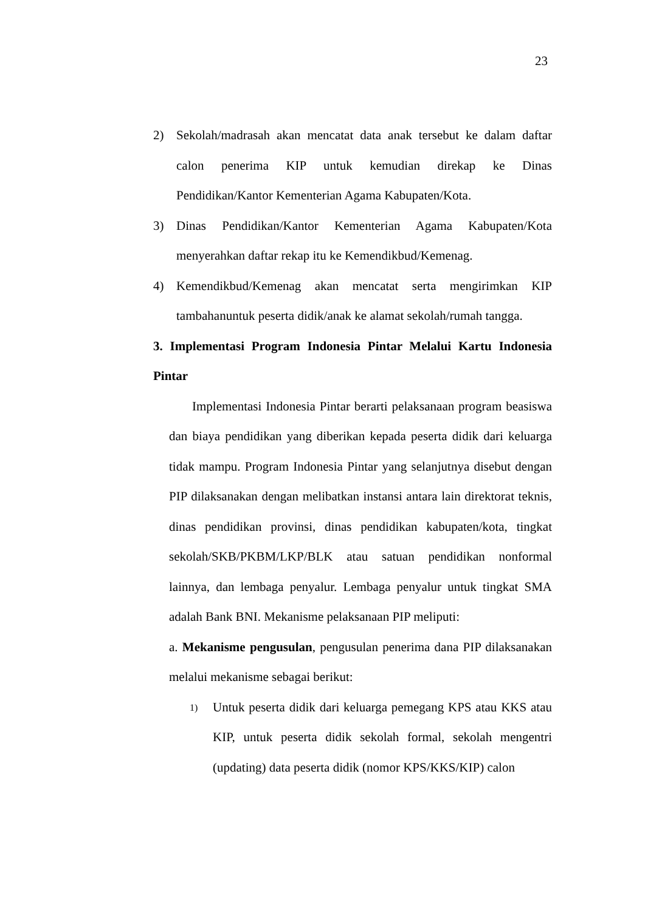23
2) Sekolah/madrasah akan mencatat data anak tersebut ke dalam daftar calon penerima KIP untuk kemudian direkap ke Dinas Pendidikan/Kantor Kementerian Agama Kabupaten/Kota.
3) Dinas Pendidikan/Kantor Kementerian Agama Kabupaten/Kota menyerahkan daftar rekap itu ke Kemendikbud/Kemenag.
4) Kemendikbud/Kemenag akan mencatat serta mengirimkan KIP tambahanuntuk peserta didik/anak ke alamat sekolah/rumah tangga.
3. Implementasi Program Indonesia Pintar Melalui Kartu Indonesia Pintar
Implementasi Indonesia Pintar berarti pelaksanaan program beasiswa dan biaya pendidikan yang diberikan kepada peserta didik dari keluarga tidak mampu. Program Indonesia Pintar yang selanjutnya disebut dengan PIP dilaksanakan dengan melibatkan instansi antara lain direktorat teknis, dinas pendidikan provinsi, dinas pendidikan kabupaten/kota, tingkat sekolah/SKB/PKBM/LKP/BLK atau satuan pendidikan nonformal lainnya, dan lembaga penyalur. Lembaga penyalur untuk tingkat SMA adalah Bank BNI. Mekanisme pelaksanaan PIP meliputi:
a. Mekanisme pengusulan, pengusulan penerima dana PIP dilaksanakan melalui mekanisme sebagai berikut:
1) Untuk peserta didik dari keluarga pemegang KPS atau KKS atau KIP, untuk peserta didik sekolah formal, sekolah mengentri (updating) data peserta didik (nomor KPS/KKS/KIP) calon